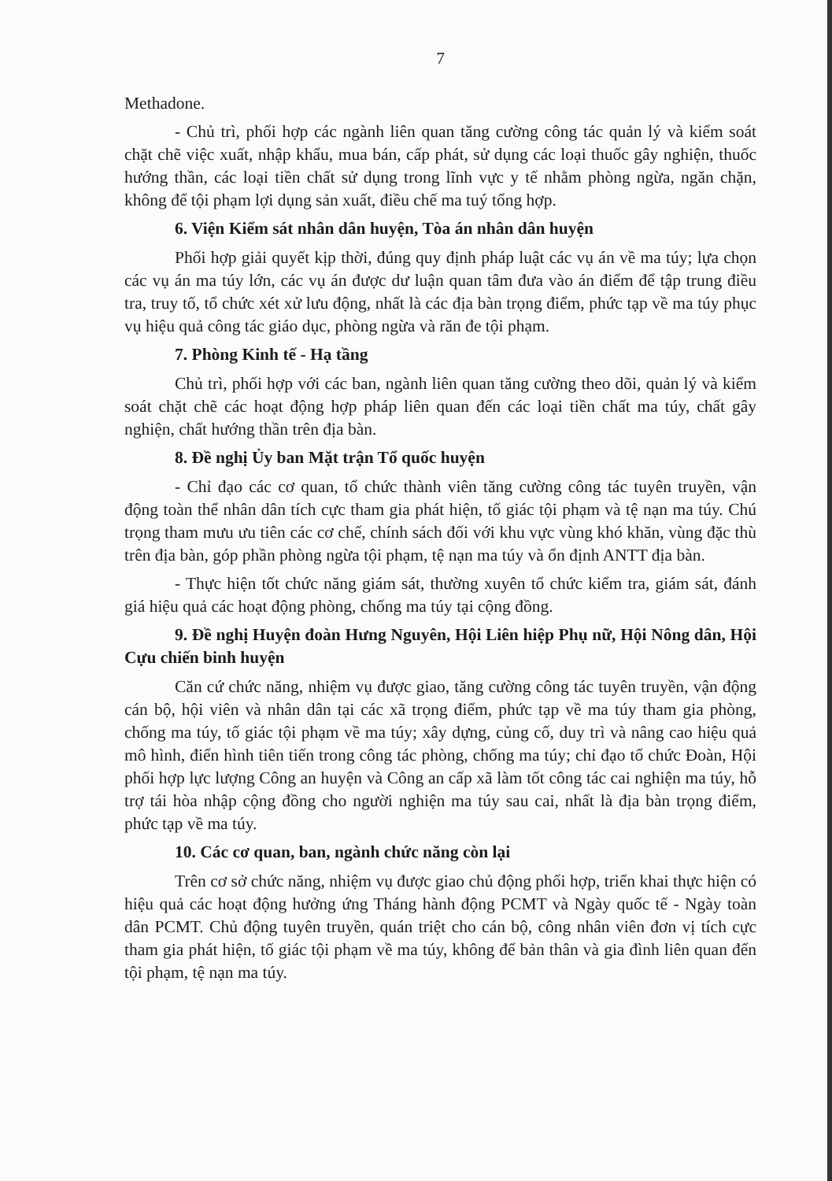7
Methadone.
- Chủ trì, phối hợp các ngành liên quan tăng cường công tác quản lý và kiểm soát chặt chẽ việc xuất, nhập khẩu, mua bán, cấp phát, sử dụng các loại thuốc gây nghiện, thuốc hướng thần, các loại tiền chất sử dụng trong lĩnh vực y tế nhằm phòng ngừa, ngăn chặn, không để tội phạm lợi dụng sản xuất, điều chế ma tuý tổng hợp.
6. Viện Kiểm sát nhân dân huyện, Tòa án nhân dân huyện
Phối hợp giải quyết kịp thời, đúng quy định pháp luật các vụ án về ma túy; lựa chọn các vụ án ma túy lớn, các vụ án được dư luận quan tâm đưa vào án điểm để tập trung điều tra, truy tố, tổ chức xét xử lưu động, nhất là các địa bàn trọng điểm, phức tạp về ma túy phục vụ hiệu quả công tác giáo dục, phòng ngừa và răn đe tội phạm.
7. Phòng Kinh tế - Hạ tầng
Chủ trì, phối hợp với các ban, ngành liên quan tăng cường theo dõi, quản lý và kiểm soát chặt chẽ các hoạt động hợp pháp liên quan đến các loại tiền chất ma túy, chất gây nghiện, chất hướng thần trên địa bàn.
8. Đề nghị Ủy ban Mặt trận Tổ quốc huyện
- Chỉ đạo các cơ quan, tổ chức thành viên tăng cường công tác tuyên truyền, vận động toàn thể nhân dân tích cực tham gia phát hiện, tố giác tội phạm và tệ nạn ma túy. Chú trọng tham mưu ưu tiên các cơ chế, chính sách đối với khu vực vùng khó khăn, vùng đặc thù trên địa bàn, góp phần phòng ngừa tội phạm, tệ nạn ma túy và ổn định ANTT địa bàn.
- Thực hiện tốt chức năng giám sát, thường xuyên tổ chức kiểm tra, giám sát, đánh giá hiệu quả các hoạt động phòng, chống ma túy tại cộng đồng.
9. Đề nghị Huyện đoàn Hưng Nguyên, Hội Liên hiệp Phụ nữ, Hội Nông dân, Hội Cựu chiến binh huyện
Căn cứ chức năng, nhiệm vụ được giao, tăng cường công tác tuyên truyền, vận động cán bộ, hội viên và nhân dân tại các xã trọng điểm, phức tạp về ma túy tham gia phòng, chống ma túy, tố giác tội phạm về ma túy; xây dựng, củng cố, duy trì và nâng cao hiệu quả mô hình, điển hình tiên tiến trong công tác phòng, chống ma túy; chỉ đạo tổ chức Đoàn, Hội phối hợp lực lượng Công an huyện và Công an cấp xã làm tốt công tác cai nghiện ma túy, hỗ trợ tái hòa nhập cộng đồng cho người nghiện ma túy sau cai, nhất là địa bàn trọng điểm, phức tạp về ma túy.
10. Các cơ quan, ban, ngành chức năng còn lại
Trên cơ sở chức năng, nhiệm vụ được giao chủ động phối hợp, triển khai thực hiện có hiệu quả các hoạt động hưởng ứng Tháng hành động PCMT và Ngày quốc tế - Ngày toàn dân PCMT. Chủ động tuyên truyền, quán triệt cho cán bộ, công nhân viên đơn vị tích cực tham gia phát hiện, tố giác tội phạm về ma túy, không để bản thân và gia đình liên quan đến tội phạm, tệ nạn ma túy.